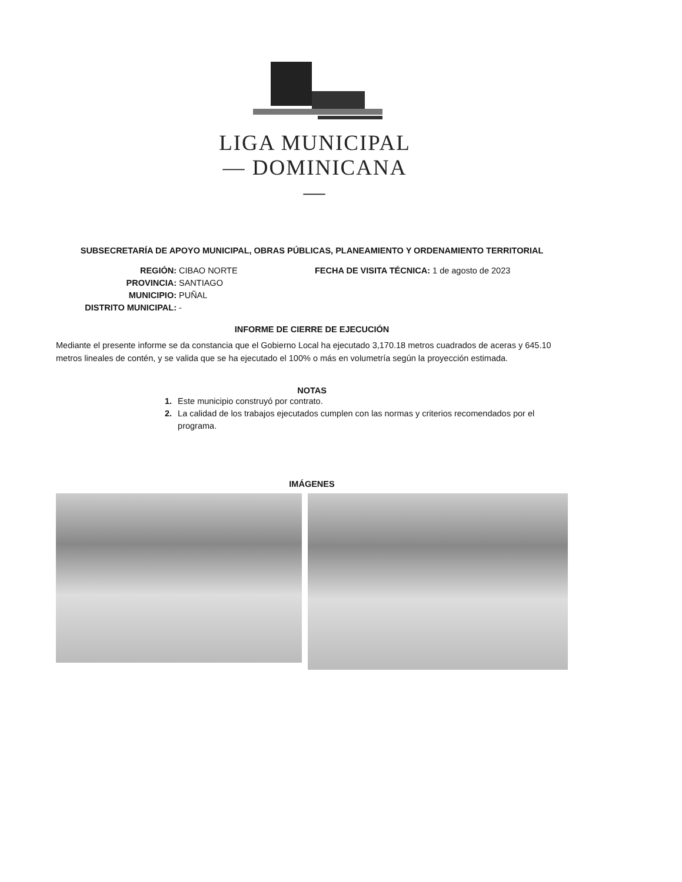LIGA MUNICIPAL
— DOMINICANA —
SUBSECRETARÍA DE APOYO MUNICIPAL, OBRAS PÚBLICAS, PLANEAMIENTO Y ORDENAMIENTO TERRITORIAL
REGIÓN: CIBAO NORTE
PROVINCIA: SANTIAGO
MUNICIPIO: PUÑAL
DISTRITO MUNICIPAL: -
FECHA DE VISITA TÉCNICA: 1 de agosto de 2023
INFORME DE CIERRE DE EJECUCIÓN
Mediante el presente informe se da constancia que el Gobierno Local ha ejecutado 3,170.18 metros cuadrados de aceras y 645.10 metros lineales de contén, y se valida que se ha ejecutado el 100% o más en volumetría según la proyección estimada.
NOTAS
1. Este municipio construyó por contrato.
2. La calidad de los trabajos ejecutados cumplen con las normas y criterios recomendados por el programa.
IMÁGENES